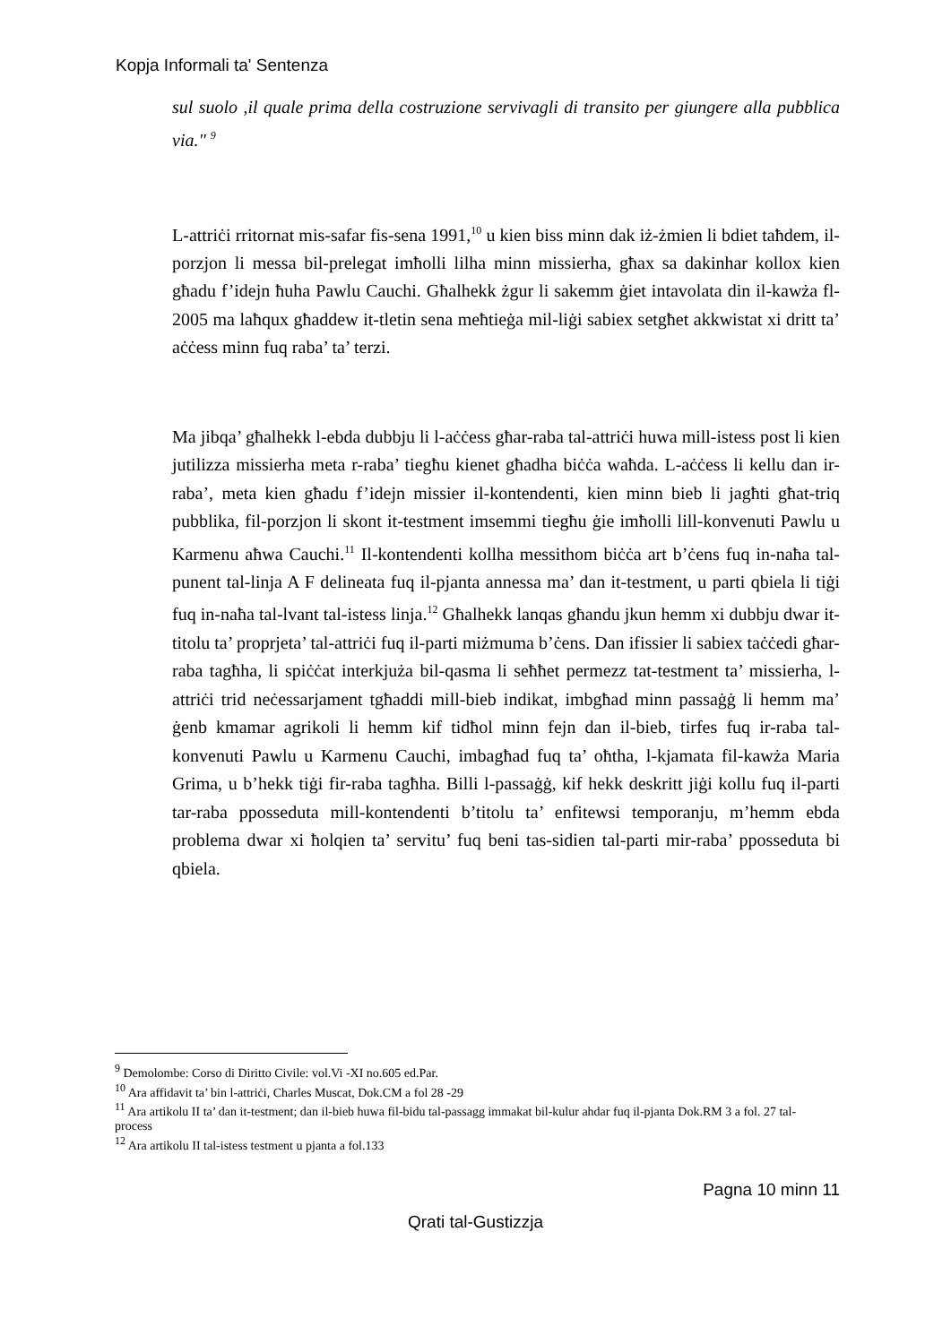Kopja Informali ta' Sentenza
sul suolo ,il quale prima della costruzione servivagli di transito per giungere alla pubblica via." <sup>9</sup>
L-attriċi rritornat mis-safar fis-sena 1991,<sup>10</sup> u kien biss minn dak iż-żmien li bdiet taħdem, il-porzjon li messa bil-prelegat imħolli lilha minn missierha, għax sa dakinhar kollox kien għadu f’idejn ħuha Pawlu Cauchi. Għalhekk żgur li sakemm ġiet intavolata din il-kawża fl-2005 ma laħqux għaddew it-tletin sena meħtieġa mil-liġi sabiex setgħet akkwistat xi dritt ta’ aċċess minn fuq raba’ ta’ terzi.
Ma jibqa’ għalhekk l-ebda dubbju li l-aċċess għar-raba tal-attriċi huwa mill-istess post li kien jutilizza missierha meta r-raba’ tiegħu kienet għadha biċċa waħda. L-aċċess li kellu dan ir-raba’, meta kien għadu f’idejn missier il-kontendenti, kien minn bieb li jagħti għat-triq pubblika, fil-porzjon li skont it-testment imsemmi tiegħu ġie imħolli lill-konvenuti Pawlu u Karmenu aħwa Cauchi.<sup>11</sup> Il-kontendenti kollha messithom biċċa art b’ċens fuq in-naħa tal-punent tal-linja A F delineata fuq il-pjanta annessa ma’ dan it-testment, u parti qbiela li tiġi fuq in-naħa tal-lvant tal-istess linja.<sup>12</sup> Għalhekk lanqas għandu jkun hemm xi dubbju dwar it-titolu ta’ proprjeta’ tal-attriċi fuq il-parti miżmuma b’ċens. Dan ifissier li sabiex taċċedi għar-raba tagħha, li spiċċat interkjuża bil-qasma li seħħet permezz tat-testment ta’ missierha, l-attriċi trid neċessarjament tgħaddi mill-bieb indikat, imbgħad minn passaġġ li hemm ma’ ġenb kmamar agrikoli li hemm kif tidħol minn fejn dan il-bieb, tirfes fuq ir-raba tal-konvenuti Pawlu u Karmenu Cauchi, imbagħad fuq ta’ oħtha, l-kjamata fil-kawża Maria Grima, u b’hekk tiġi fir-raba tagħha. Billi l-passaġġ, kif hekk deskritt jiġi kollu fuq il-parti tar-raba pposseduta mill-kontendenti b’titolu ta’ enfitewsi temporanju, m’hemm ebda problema dwar xi ħolqien ta’ servitu’ fuq beni tas-sidien tal-parti mir-raba’ pposseduta bi qbiela.
<sup>9</sup> Demolombe: Corso di Diritto Civile: vol.Vi -XI no.605 ed.Par.
<sup>10</sup> Ara affidavit ta’ bin l-attriċi, Charles Muscat, Dok.CM a fol 28 -29
<sup>11</sup> Ara artikolu II ta’ dan it-testment; dan il-bieb huwa fil-bidu tal-passagg immakat bil-kulur ahdar fuq il-pjanta Dok.RM 3 a fol. 27 tal-process
<sup>12</sup> Ara artikolu II tal-istess testment u pjanta a fol.133
Pagna 10 minn 11
Qrati tal-Gustizzja